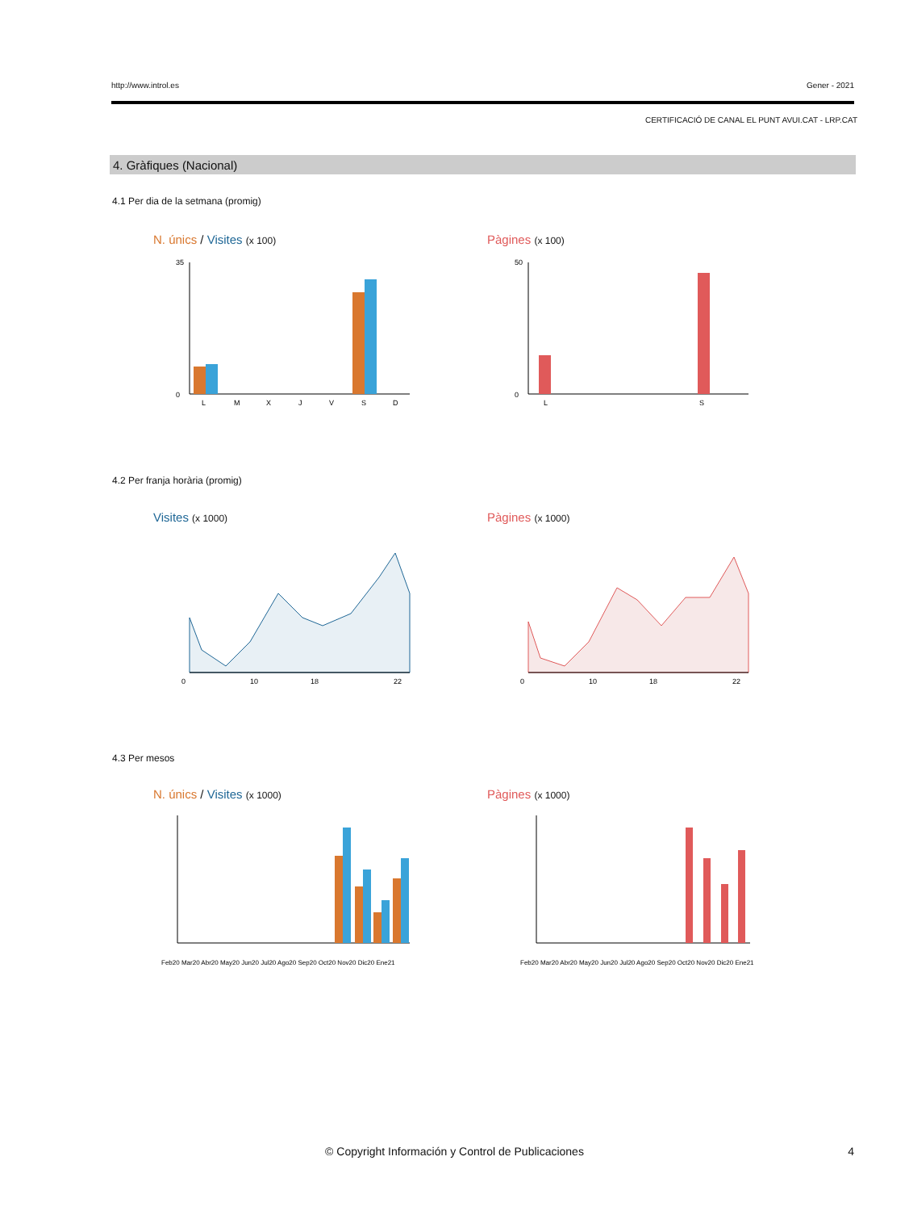http://www.introl.es Gener - 2021
CERTIFICACIÓ DE CANAL EL PUNT AVUI.CAT - LRP.CAT
4. Gràfiques (Nacional)
4.1 Per dia de la setmana (promig)
N. únics / Visites (x 100) Pàgines (x 100)
35
0
L
M
X
J
V
S
D
50
0
L
S
4.2 Per franja horària (promig)
Visites (x 1000) Pàgines (x 1000)
0
10
18
22
0
10
18
22
4.3 Per mesos
N. únics / Visites (x 1000) Pàgines (x 1000)
Feb20 Mar20 Abr20 May20 Jun20 Jul20 Ago20 Sep20 Oct20 Nov20 Dic20 Ene21
Feb20 Mar20 Abr20 May20 Jun20 Jul20 Ago20 Sep20 Oct20 Nov20 Dic20 Ene21
© Copyright Información y Control de Publicaciones
4